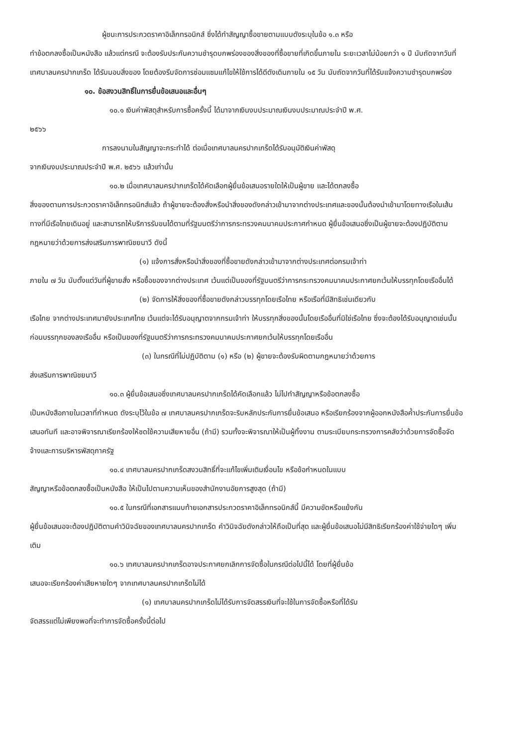ผู้ชนะการประกวดราคาอิเล็กทรอนิกส์ ซึ่งได้ทำสัญญาซื้อขายตามแบบดังระบุในข้อ ๑.๓ หรือ
ทำข้อตกลงซื้อเป็นหนังสือ แล้วแต่กรณี จะต้องรับประกันความชำรุดบกพร่องของสิ่งของที่ซื้อขายที่เกิดขึ้นภายใน ระยะเวลาไม่น้อยกว่า ๑ ปี นับถัดจากวันที่ เทศบาลนครปากเกร็ด ได้รับมอบสิ่งของ โดยต้องรีบจัดการซ่อมแซมแก้ไขให้ใช้การได้ดีดังเดิมภายใน ๑๕ วัน นับถัดจากวันที่ได้รับแจ้งความชำรุดบกพร่อง
๑๐. ข้อสงวนสิทธิ์ในการยื่นข้อเสนอและอื่นๆ
๑๐.๑ เงินค่าพัสดุสำหรับการซื้อครั้งนี้ ได้มาจากเงินงบประมาณเงินงบประมาณประจำปี พ.ศ.
๒๕๖๖
การลงนามในสัญญาจะกระทำได้ ต่อเมื่อเทศบาลนครปากเกร็ดได้รับอนุมัติเงินค่าพัสดุ
จากเงินงบประมาณประจำปี พ.ศ. ๒๕๖๖ แล้วเท่านั้น
๑๐.๒ เมื่อเทศบาลนครปากเกร็ดได้คัดเลือกผู้ยื่นข้อเสนอรายใดให้เป็นผู้ขาย และได้ตกลงซื้อ
สิ่งของตามการประกวดราคาอิเล็กทรอนิกส์แล้ว ถ้าผู้ขายจะต้องสั่งหรือนำสิ่งของดังกล่าวเข้ามาจากต่างประเทศและของนั้นต้องนำเข้ามาโดยทางเรือในเส้นทางที่มีเรือไทยเดินอยู่ และสามารถให้บริการรับขนได้ตามที่รัฐมนตรีว่าการกระทรวงคมนาคมประกาศกำหนด ผู้ยื่นข้อเสนอซึ่งเป็นผู้ขายจะต้องปฏิบัติตามกฎหมายว่าด้วยการส่งเสริมการพาณิชยนาวี ดังนี้
(๑) แจ้งการสั่งหรือนำสิ่งของที่ซื้อขายดังกล่าวเข้ามาจากต่างประเทศต่อกรมเจ้าท่า
ภายใน ๗ วัน นับตั้งแต่วันที่ผู้ขายสั่ง หรือซื้อของจากต่างประเทศ เว้นแต่เป็นของที่รัฐมนตรีว่าการกระทรวงคมนาคมประกาศยกเว้นให้บรรทุกโดยเรืออื่นได้
(๒) จัดการให้สิ่งของที่ซื้อขายดังกล่าวบรรทุกโดยเรือไทย หรือเรือที่มีสิทธิเช่นเดียวกับ
เรือไทย จากต่างประเทศมายังประเทศไทย เว้นแต่จะได้รับอนุญาตจากกรมเจ้าท่า ให้บรรทุกสิ่งของนั้นโดยเรืออื่นที่มิใช่เรือไทย ซึ่งจะต้องได้รับอนุญาตเช่นนั้นก่อนบรรทุกของลงเรืออื่น หรือเป็นของที่รัฐมนตรีว่าการกระทรวงคมนาคมประกาศยกเว้นให้บรรทุกโดยเรืออื่น
(๓) ในกรณีที่ไม่ปฏิบัติตาม (๑) หรือ (๒) ผู้ขายจะต้องรับผิดตามกฎหมายว่าด้วยการ
ส่งเสริมการพาณิชยนาวี
๑๐.๓ ผู้ยื่นข้อเสนอซึ่งเทศบาลนครปากเกร็ดได้คัดเลือกแล้ว ไม่ไปทำสัญญาหรือข้อตกลงซื้อ
เป็นหนังสือภายในเวลาที่กำหนด ดังระบุไว้ในข้อ ๗ เทศบาลนครปากเกร็ดจะริบหลักประกันการยื่นข้อเสนอ หรือเรียกร้องจากผู้ออกหนังสือค้ำประกันการยื่นข้อเสนอทันที และอาจพิจารณาเรียกร้องให้ชดใช้ความเสียหายอื่น (ถ้ามี) รวมทั้งจะพิจารณาให้เป็นผู้ทิ้งงาน ตามระเบียบกระทรวงการคลังว่าด้วยการจัดซื้อจัดจ้างและการบริหารพัสดุภาครัฐ
๑๐.๔ เทศบาลนครปากเกร็ดสงวนสิทธิ์ที่จะแก้ไขเพิ่มเติมเงื่อนไข หรือข้อกำหนดในแบบ
สัญญาหรือข้อตกลงซื้อเป็นหนังสือ ให้เป็นไปตามความเห็นของสำนักงานอัยการสูงสุด (ถ้ามี)
๑๐.๕ ในกรณีที่เอกสารแนบท้ายเอกสารประกวดราคาอิเล็กทรอนิกส์นี้ มีความขัดหรือแย้งกัน
ผู้ยื่นข้อเสนอจะต้องปฏิบัติตามคำวินิจฉัยของเทศบาลนครปากเกร็ด คำวินิจฉัยดังกล่าวให้ถือเป็นที่สุด และผู้ยื่นข้อเสนอไม่มีสิทธิเรียกร้องค่าใช้จ่ายใดๆ เพิ่มเติม
๑๐.๖ เทศบาลนครปากเกร็ดอาจประกาศยกเลิกการจัดซื้อในกรณีต่อไปนี้ได้ โดยที่ผู้ยื่นข้อ
เสนอจะเรียกร้องค่าเสียหายใดๆ จากเทศบาลนครปากเกร็ดไม่ได้
(๑) เทศบาลนครปากเกร็ดไม่ได้รับการจัดสรรเงินที่จะใช้ในการจัดซื้อหรือที่ได้รับ
จัดสรรแต่ไม่เพียงพอที่จะทำการจัดซื้อครั้งนี้ต่อไป